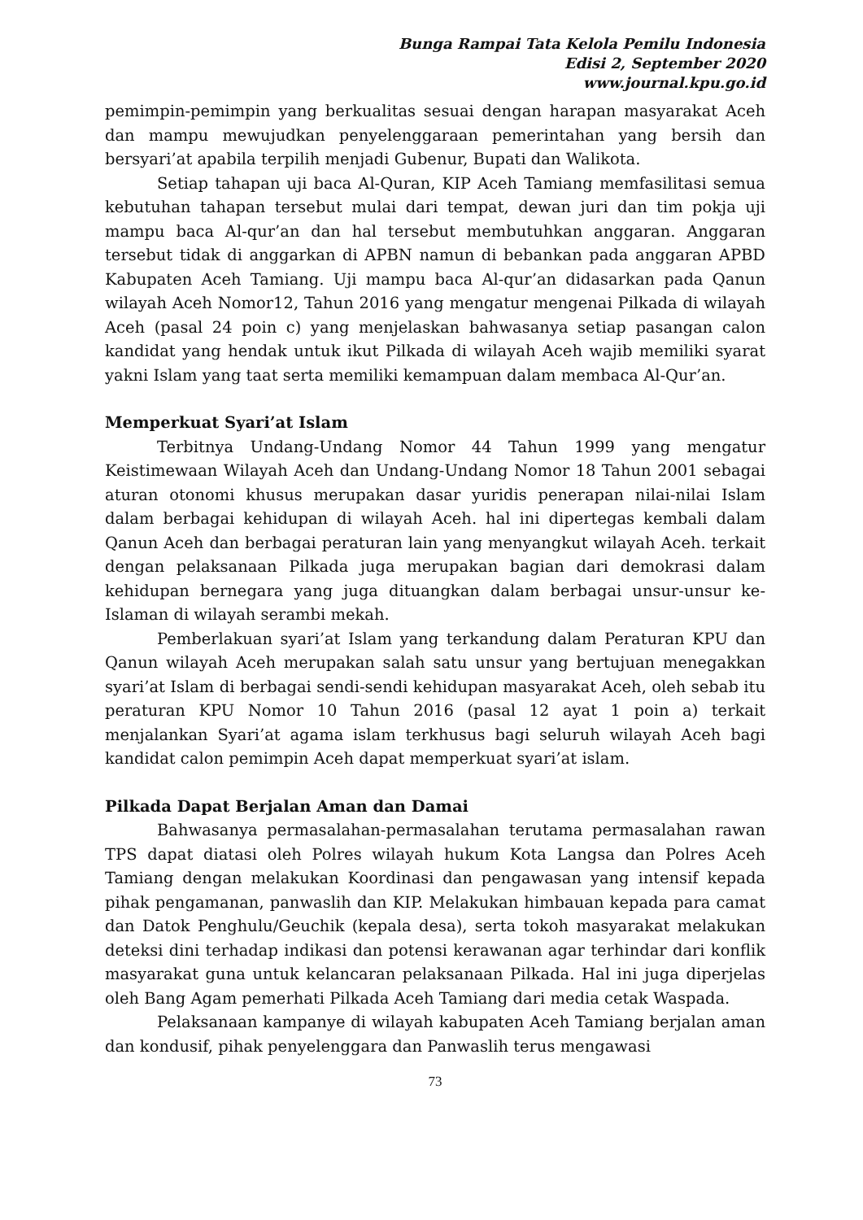Bunga Rampai Tata Kelola Pemilu Indonesia
Edisi 2, September 2020
www.journal.kpu.go.id
pemimpin-pemimpin yang berkualitas sesuai dengan harapan masyarakat Aceh dan mampu mewujudkan penyelenggaraan pemerintahan yang bersih dan bersyari’at apabila terpilih menjadi Gubenur, Bupati dan Walikota.
Setiap tahapan uji baca Al-Quran, KIP Aceh Tamiang memfasilitasi semua kebutuhan tahapan tersebut mulai dari tempat, dewan juri dan tim pokja uji mampu baca Al-qur’an dan hal tersebut membutuhkan anggaran. Anggaran tersebut tidak di anggarkan di APBN namun di bebankan pada anggaran APBD Kabupaten Aceh Tamiang. Uji mampu baca Al-qur’an didasarkan pada Qanun wilayah Aceh Nomor12, Tahun 2016 yang mengatur mengenai Pilkada di wilayah Aceh (pasal 24 poin c) yang menjelaskan bahwasanya setiap pasangan calon kandidat yang hendak untuk ikut Pilkada di wilayah Aceh wajib memiliki syarat yakni Islam yang taat serta memiliki kemampuan dalam membaca Al-Qur’an.
Memperkuat Syari’at Islam
Terbitnya Undang-Undang Nomor 44 Tahun 1999 yang mengatur Keistimewaan Wilayah Aceh dan Undang-Undang Nomor 18 Tahun 2001 sebagai aturan otonomi khusus merupakan dasar yuridis penerapan nilai-nilai Islam dalam berbagai kehidupan di wilayah Aceh. hal ini dipertegas kembali dalam Qanun Aceh dan berbagai peraturan lain yang menyangkut wilayah Aceh. terkait dengan pelaksanaan Pilkada juga merupakan bagian dari demokrasi dalam kehidupan bernegara yang juga dituangkan dalam berbagai unsur-unsur ke-Islaman di wilayah serambi mekah.
Pemberlakuan syari’at Islam yang terkandung dalam Peraturan KPU dan Qanun wilayah Aceh merupakan salah satu unsur yang bertujuan menegakkan syari’at Islam di berbagai sendi-sendi kehidupan masyarakat Aceh, oleh sebab itu peraturan KPU Nomor 10 Tahun 2016 (pasal 12 ayat 1 poin a) terkait menjalankan Syari’at agama islam terkhusus bagi seluruh wilayah Aceh bagi kandidat calon pemimpin Aceh dapat memperkuat syari’at islam.
Pilkada Dapat Berjalan Aman dan Damai
Bahwasanya permasalahan-permasalahan terutama permasalahan rawan TPS dapat diatasi oleh Polres wilayah hukum Kota Langsa dan Polres Aceh Tamiang dengan melakukan Koordinasi dan pengawasan yang intensif kepada pihak pengamanan, panwaslih dan KIP. Melakukan himbauan kepada para camat dan Datok Penghulu/Geuchik (kepala desa), serta tokoh masyarakat melakukan deteksi dini terhadap indikasi dan potensi kerawanan agar terhindar dari konflik masyarakat guna untuk kelancaran pelaksanaan Pilkada. Hal ini juga diperjelas oleh Bang Agam pemerhati Pilkada Aceh Tamiang dari media cetak Waspada.
Pelaksanaan kampanye di wilayah kabupaten Aceh Tamiang berjalan aman dan kondusif, pihak penyelenggara dan Panwaslih terus mengawasi
73